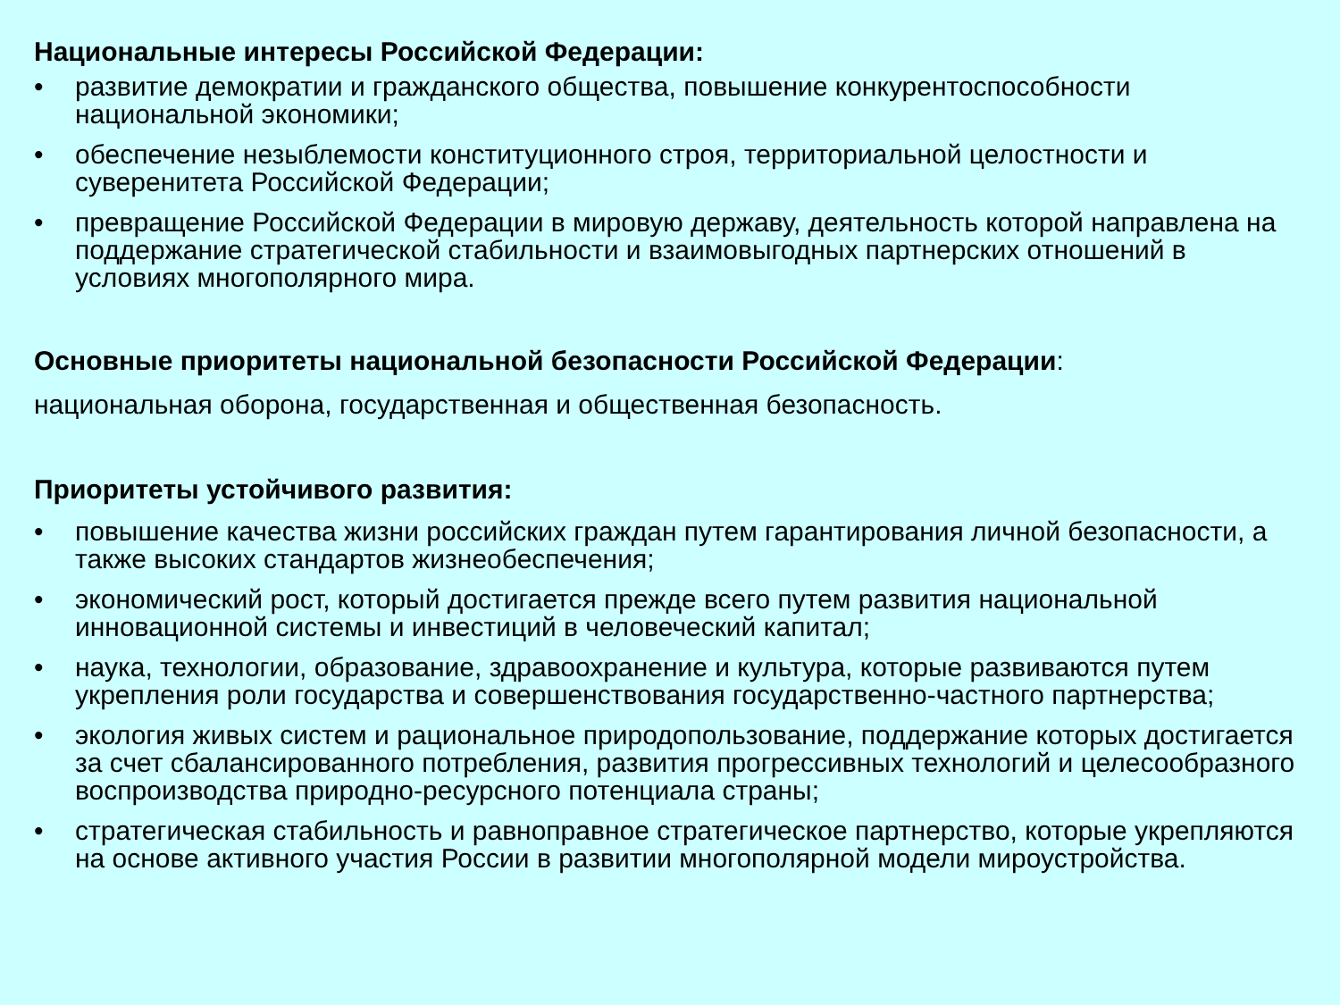Национальные интересы Российской Федерации:
• развитие демократии и гражданского общества, повышение конкурентоспособности национальной экономики;
• обеспечение незыблемости конституционного строя, территориальной целостности и суверенитета Российской Федерации;
• превращение Российской Федерации в мировую державу, деятельность которой направлена на поддержание стратегической стабильности и взаимовыгодных партнерских отношений в условиях многополярного мира.
Основные приоритеты национальной безопасности Российской Федерации:
национальная оборона, государственная и общественная безопасность.
Приоритеты устойчивого развития:
• повышение качества жизни российских граждан путем гарантирования личной безопасности, а также высоких стандартов жизнеобеспечения;
• экономический рост, который достигается прежде всего путем развития национальной инновационной системы и инвестиций в человеческий капитал;
• наука, технологии, образование, здравоохранение и культура, которые развиваются путем укрепления роли государства и совершенствования государственно-частного партнерства;
• экология живых систем и рациональное природопользование, поддержание которых достигается за счет сбалансированного потребления, развития прогрессивных технологий и целесообразного воспроизводства природно-ресурсного потенциала страны;
• стратегическая стабильность и равноправное стратегическое партнерство, которые укрепляются на основе активного участия России в развитии многополярной модели мироустройства.